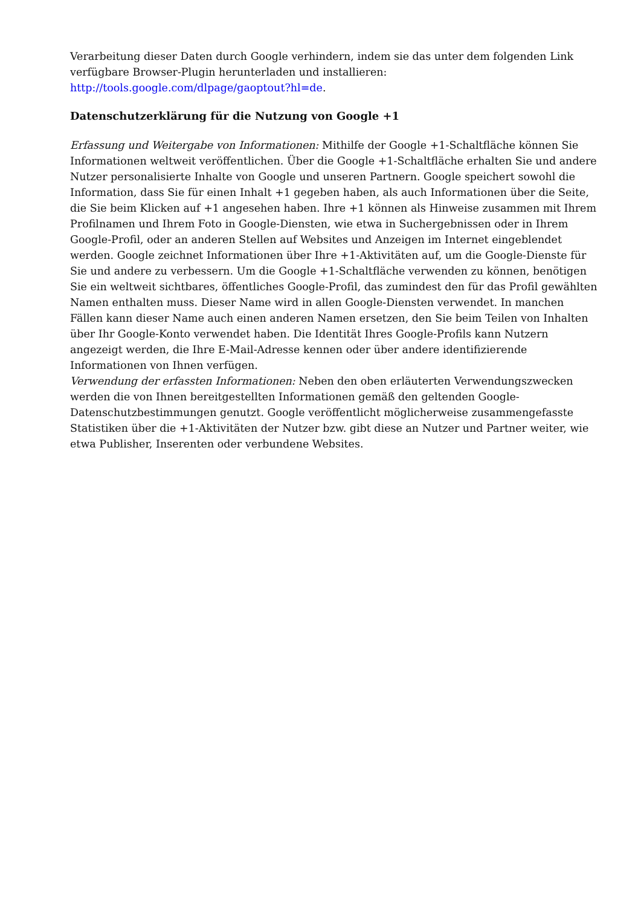Verarbeitung dieser Daten durch Google verhindern, indem sie das unter dem folgenden Link verfügbare Browser-Plugin herunterladen und installieren:
http://tools.google.com/dlpage/gaoptout?hl=de.
Datenschutzerklärung für die Nutzung von Google +1
Erfassung und Weitergabe von Informationen: Mithilfe der Google +1-Schaltfläche können Sie Informationen weltweit veröffentlichen. Über die Google +1-Schaltfläche erhalten Sie und andere Nutzer personalisierte Inhalte von Google und unseren Partnern. Google speichert sowohl die Information, dass Sie für einen Inhalt +1 gegeben haben, als auch Informationen über die Seite, die Sie beim Klicken auf +1 angesehen haben. Ihre +1 können als Hinweise zusammen mit Ihrem Profilnamen und Ihrem Foto in Google-Diensten, wie etwa in Suchergebnissen oder in Ihrem Google-Profil, oder an anderen Stellen auf Websites und Anzeigen im Internet eingeblendet werden. Google zeichnet Informationen über Ihre +1-Aktivitäten auf, um die Google-Dienste für Sie und andere zu verbessern. Um die Google +1-Schaltfläche verwenden zu können, benötigen Sie ein weltweit sichtbares, öffentliches Google-Profil, das zumindest den für das Profil gewählten Namen enthalten muss. Dieser Name wird in allen Google-Diensten verwendet. In manchen Fällen kann dieser Name auch einen anderen Namen ersetzen, den Sie beim Teilen von Inhalten über Ihr Google-Konto verwendet haben. Die Identität Ihres Google-Profils kann Nutzern angezeigt werden, die Ihre E-Mail-Adresse kennen oder über andere identifizierende Informationen von Ihnen verfügen.
Verwendung der erfassten Informationen: Neben den oben erläuterten Verwendungszwecken werden die von Ihnen bereitgestellten Informationen gemäß den geltenden Google-Datenschutzbestimmungen genutzt. Google veröffentlicht möglicherweise zusammengefasste Statistiken über die +1-Aktivitäten der Nutzer bzw. gibt diese an Nutzer und Partner weiter, wie etwa Publisher, Inserenten oder verbundene Websites.